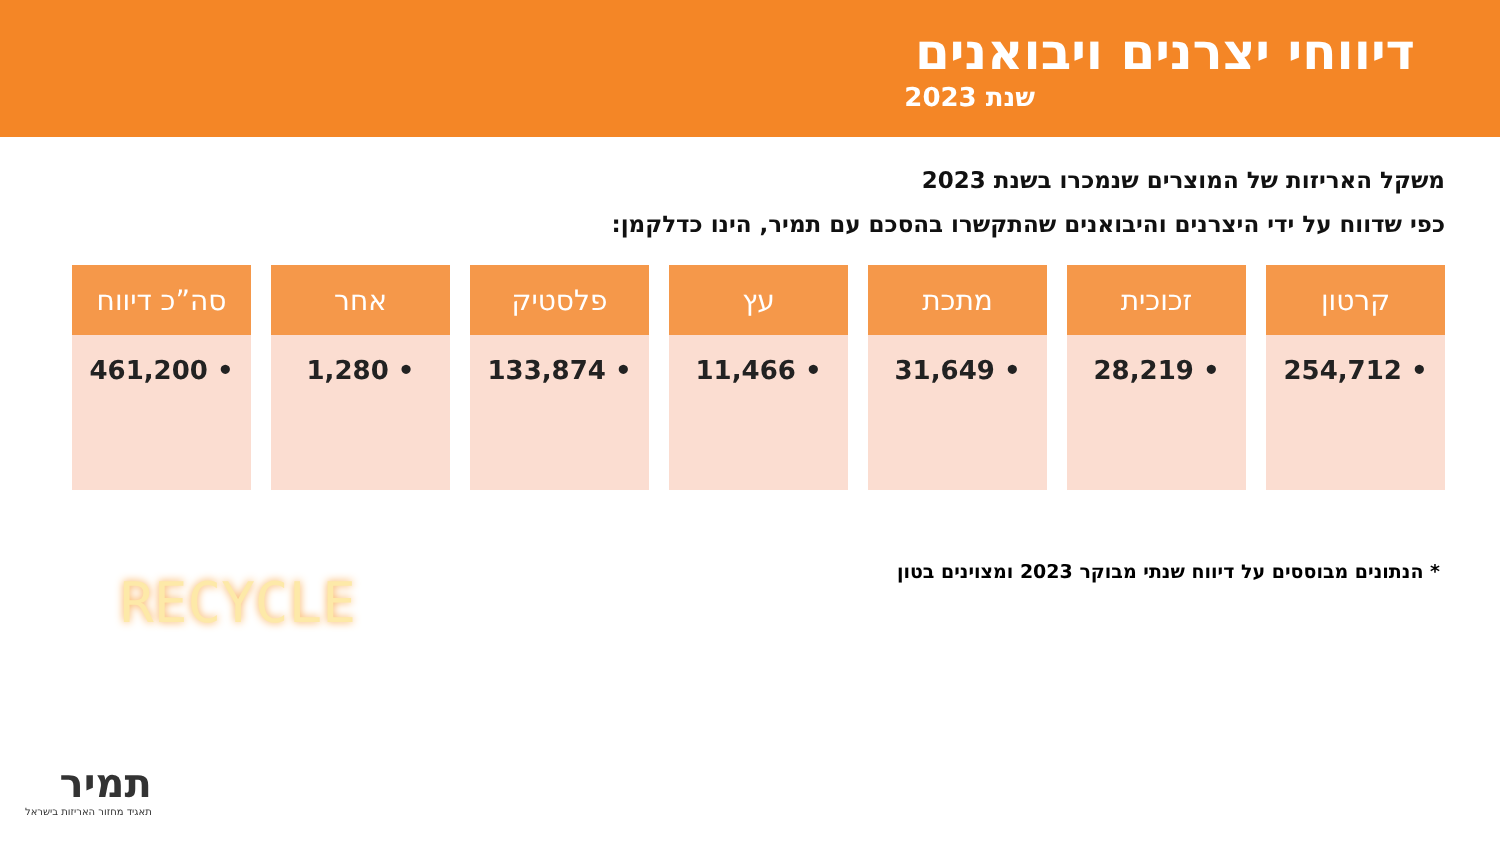דיווחי יצרנים ויבואנים
שנת 2023
משקל האריזות של המוצרים שנמכרו בשנת 2023
כפי שדווח על ידי היצרנים והיבואנים שהתקשרו בהסכם עם תמיר, הינו כדלקמן:
| קרטון | זכוכית | מתכת | עץ | פלסטיק | אחר | סה”כ דיווח |
| --- | --- | --- | --- | --- | --- | --- |
| • 254,712 | • 28,219 | • 31,649 | • 11,466 | • 133,874 | • 1,280 | • 461,200 |
* הנתונים מבוססים על דיווח שנתי מבוקר 2023 ומצוינים בטון
RECYCLE
תמיר
תאגיד מחזור האריזות בישראל